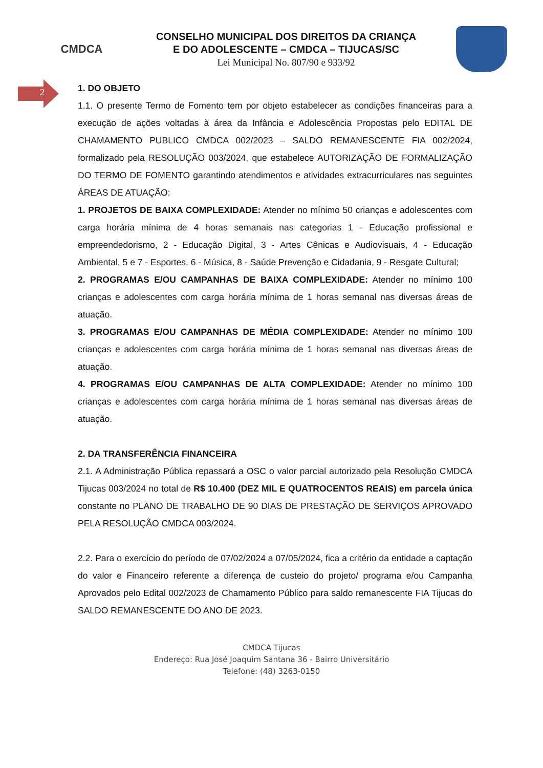CMDCA
CONSELHO MUNICIPAL DOS DIREITOS DA CRIANÇA
E DO ADOLESCENTE – CMDCA – TIJUCAS/SC
Lei Municipal No. 807/90 e 933/92
2
1. DO OBJETO
1.1. O presente Termo de Fomento tem por objeto estabelecer as condições financeiras para a execução de ações voltadas à área da Infância e Adolescência Propostas pelo EDITAL DE CHAMAMENTO PUBLICO CMDCA 002/2023 – SALDO REMANESCENTE FIA 002/2024, formalizado pela RESOLUÇÃO 003/2024, que estabelece AUTORIZAÇÃO DE FORMALIZAÇÃO DO TERMO DE FOMENTO garantindo atendimentos e atividades extracurriculares nas seguintes ÁREAS DE ATUAÇÃO:
1. PROJETOS DE BAIXA COMPLEXIDADE: Atender no mínimo 50 crianças e adolescentes com carga horária mínima de 4 horas semanais nas categorias 1 - Educação profissional e empreendedorismo, 2 - Educação Digital, 3 - Artes Cênicas e Audiovisuais, 4 - Educação Ambiental, 5 e 7 - Esportes, 6 - Música, 8 - Saúde Prevenção e Cidadania, 9 - Resgate Cultural;
2. PROGRAMAS E/OU CAMPANHAS DE BAIXA COMPLEXIDADE: Atender no mínimo 100 crianças e adolescentes com carga horária mínima de 1 horas semanal nas diversas áreas de atuação.
3. PROGRAMAS E/OU CAMPANHAS DE MÉDIA COMPLEXIDADE: Atender no mínimo 100 crianças e adolescentes com carga horária mínima de 1 horas semanal nas diversas áreas de atuação.
4. PROGRAMAS E/OU CAMPANHAS DE ALTA COMPLEXIDADE: Atender no mínimo 100 crianças e adolescentes com carga horária mínima de 1 horas semanal nas diversas áreas de atuação.
2. DA TRANSFERÊNCIA FINANCEIRA
2.1. A Administração Pública repassará a OSC o valor parcial autorizado pela Resolução CMDCA Tijucas 003/2024 no total de R$ 10.400 (DEZ MIL E QUATROCENTOS REAIS) em parcela única constante no PLANO DE TRABALHO DE 90 DIAS DE PRESTAÇÃO DE SERVIÇOS APROVADO PELA RESOLUÇÃO CMDCA 003/2024.
2.2. Para o exercício do período de 07/02/2024 a 07/05/2024, fica a critério da entidade a captação do valor e Financeiro referente a diferença de custeio do projeto/ programa e/ou Campanha Aprovados pelo Edital 002/2023 de Chamamento Público para saldo remanescente FIA Tijucas do SALDO REMANESCENTE DO ANO DE 2023.
CMDCA Tijucas
Endereço: Rua José Joaquim Santana 36 - Bairro Universitário
Telefone: (48) 3263-0150